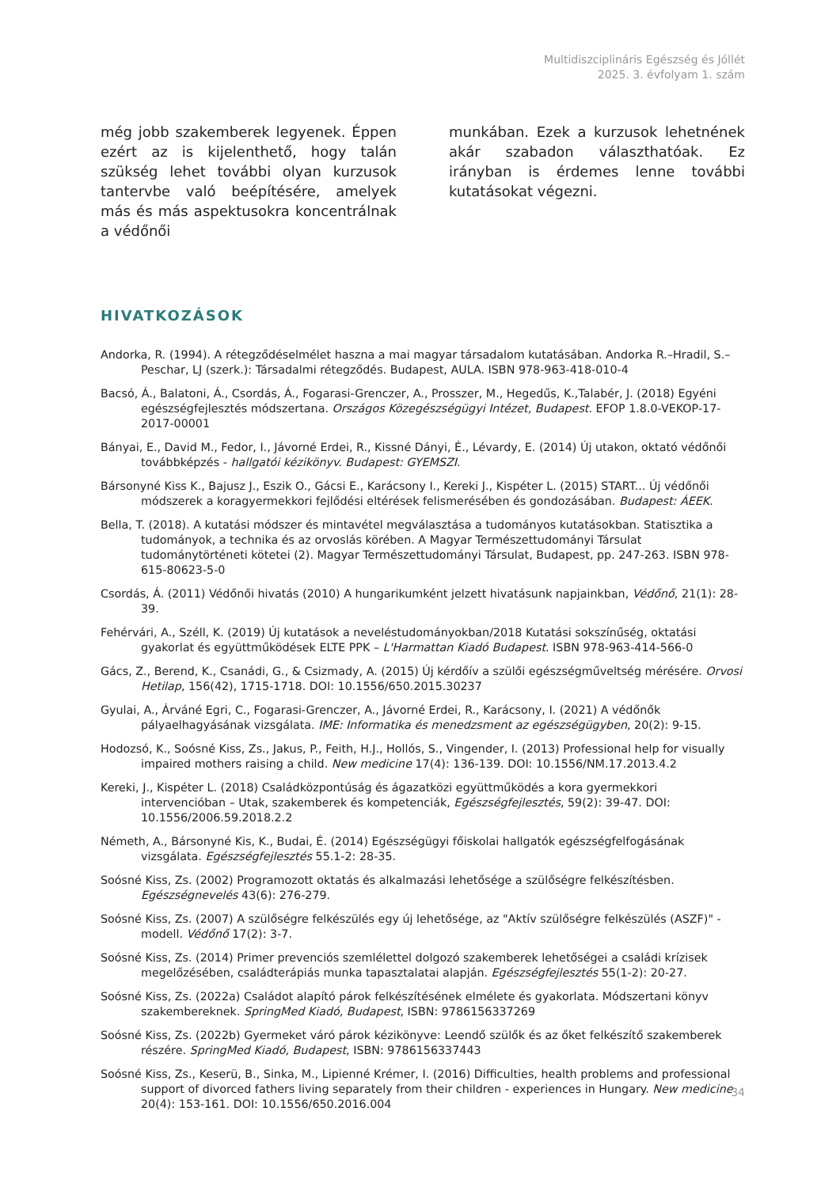Multidiszciplináris Egészség és Jóllét
2025. 3. évfolyam 1. szám
még jobb szakemberek legyenek. Éppen ezért az is kijelenthető, hogy talán szükség lehet további olyan kurzusok tantervbe való beépítésére, amelyek más és más aspektusokra koncentrálnak a védőnői
munkában. Ezek a kurzusok lehetnének akár szabadon választhatóak. Ez irányban is érdemes lenne további kutatásokat végezni.
HIVATKOZÁSOK
Andorka, R. (1994). A rétegződéselmélet haszna a mai magyar társadalom kutatásában. Andorka R.–Hradil, S.–Peschar, LJ (szerk.): Társadalmi rétegződés. Budapest, AULA. ISBN 978-963-418-010-4
Bacsó, Á., Balatoni, Á., Csordás, Á., Fogarasi-Grenczer, A., Prosszer, M., Hegedűs, K.,Talabér, J. (2018) Egyéni egészségfejlesztés módszertana. Országos Közegészségügyi Intézet, Budapest. EFOP 1.8.0-VEKOP-17-2017-00001
Bányai, E., David M., Fedor, I., Jávorné Erdei, R., Kissné Dányi, É., Lévardy, E. (2014) Új utakon, oktató védőnői továbbképzés - hallgatói kézikönyv. Budapest: GYEMSZI.
Bársonyné Kiss K., Bajusz J., Eszik O., Gácsi E., Karácsony I., Kereki J., Kispéter L. (2015) START... Új védőnői módszerek a koragyermekkori fejlődési eltérések felismerésében és gondozásában. Budapest: ÁEEK.
Bella, T. (2018). A kutatási módszer és mintavétel megválasztása a tudományos kutatásokban. Statisztika a tudományok, a technika és az orvoslás körében. A Magyar Természettudományi Társulat tudománytörténeti kötetei (2). Magyar Természettudományi Társulat, Budapest, pp. 247-263. ISBN 978-615-80623-5-0
Csordás, Á. (2011) Védőnői hivatás (2010) A hungarikumként jelzett hivatásunk napjainkban, Védőnő, 21(1): 28-39.
Fehérvári, A., Széll, K. (2019) Új kutatások a neveléstudományokban/2018 Kutatási sokszínűség, oktatási gyakorlat és együttműködések ELTE PPK – L'Harmattan Kiadó Budapest. ISBN 978-963-414-566-0
Gács, Z., Berend, K., Csanádi, G., & Csizmady, A. (2015) Új kérdőív a szülői egészségműveltség mérésére. Orvosi Hetilap, 156(42), 1715-1718. DOI: 10.1556/650.2015.30237
Gyulai, A., Árváné Egri, C., Fogarasi-Grenczer, A., Jávorné Erdei, R., Karácsony, I. (2021) A védőnők pályaelhagyásának vizsgálata. IME: Informatika és menedzsment az egészségügyben, 20(2): 9-15.
Hodozsó, K., Soósné Kiss, Zs., Jakus, P., Feith, H.J., Hollós, S., Vingender, I. (2013) Professional help for visually impaired mothers raising a child. New medicine 17(4): 136-139. DOI: 10.1556/NM.17.2013.4.2
Kereki, J., Kispéter L. (2018) Családközpontúság és ágazatközi együttműködés a kora gyermekkori intervencióban – Utak, szakemberek és kompetenciák, Egészségfejlesztés, 59(2): 39-47. DOI: 10.1556/2006.59.2018.2.2
Németh, A., Bársonyné Kis, K., Budai, É. (2014) Egészségügyi főiskolai hallgatók egészségfelfogásának vizsgálata. Egészségfejlesztés 55.1-2: 28-35.
Soósné Kiss, Zs. (2002) Programozott oktatás és alkalmazási lehetősége a szülőségre felkészítésben. Egészségnevelés 43(6): 276-279.
Soósné Kiss, Zs. (2007) A szülőségre felkészülés egy új lehetősége, az "Aktív szülőségre felkészülés (ASZF)" - modell. Védőnő 17(2): 3-7.
Soósné Kiss, Zs. (2014) Primer prevenciós szemlélettel dolgozó szakemberek lehetőségei a családi krízisek megelőzésében, családterápiás munka tapasztalatai alapján. Egészségfejlesztés 55(1-2): 20-27.
Soósné Kiss, Zs. (2022a) Családot alapító párok felkészítésének elmélete és gyakorlata. Módszertani könyv szakembereknek. SpringMed Kiadó, Budapest, ISBN: 9786156337269
Soósné Kiss, Zs. (2022b) Gyermeket váró párok kézikönyve: Leendő szülők és az őket felkészítő szakemberek részére. SpringMed Kiadó, Budapest, ISBN: 9786156337443
Soósné Kiss, Zs., Keserü, B., Sinka, M., Lipienné Krémer, I. (2016) Difficulties, health problems and professional support of divorced fathers living separately from their children - experiences in Hungary. New medicine 20(4): 153-161. DOI: 10.1556/650.2016.004
34